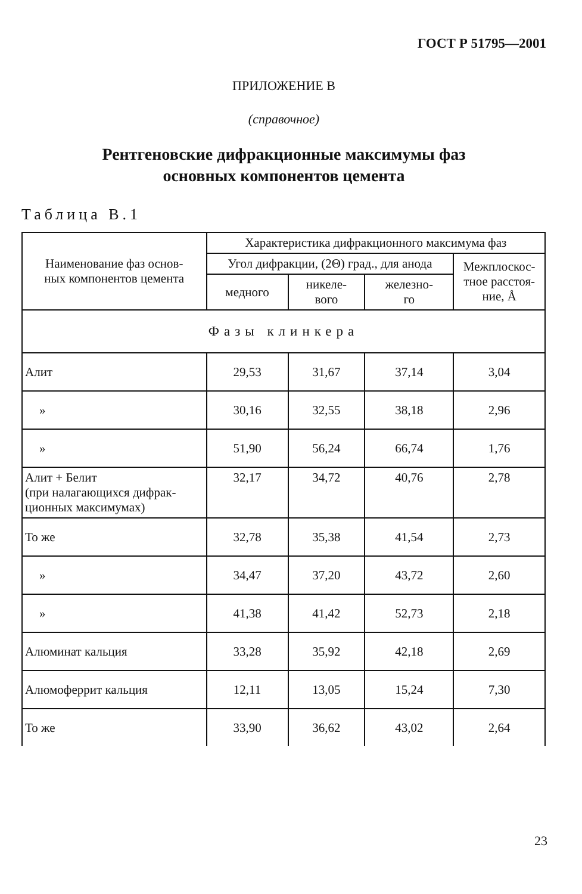ГОСТ Р 51795—2001
ПРИЛОЖЕНИЕ В
(справочное)
Рентгеновские дифракционные максимумы фаз
основных компонентов цемента
Таблица В.1
| Наименование фаз основ- ных компонентов цемента | Характеристика дифракционного максимума фаз | | | |
| --- | --- | --- | --- | --- |
| | Угол дифракции, (2Θ) град., для анода | | | Межплоскос- тное расстоя- ние, Å |
| | медного | никеле- вого | железно- го | |
| Фазы клинкера | | | | |
| Алит | 29,53 | 31,67 | 37,14 | 3,04 |
| » | 30,16 | 32,55 | 38,18 | 2,96 |
| » | 51,90 | 56,24 | 66,74 | 1,76 |
| Алит + Белит (при налагающихся дифрак- ционных максимумах) | 32,17 | 34,72 | 40,76 | 2,78 |
| То же | 32,78 | 35,38 | 41,54 | 2,73 |
| » | 34,47 | 37,20 | 43,72 | 2,60 |
| » | 41,38 | 41,42 | 52,73 | 2,18 |
| Алюминат кальция | 33,28 | 35,92 | 42,18 | 2,69 |
| Алюмоферрит кальция | 12,11 | 13,05 | 15,24 | 7,30 |
| То же | 33,90 | 36,62 | 43,02 | 2,64 |
23